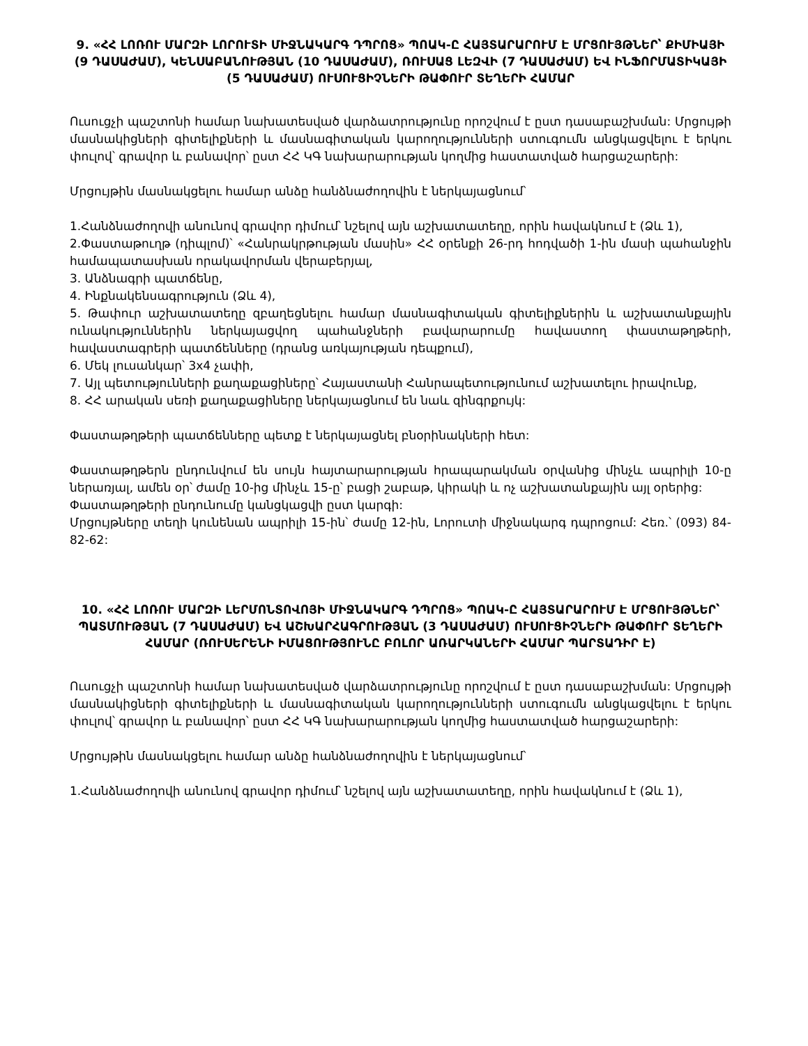9. «ՀՀ ԼՈՌՈՒ ՄԱՐԶԻ ԼՈՐՈՒՏԻ ՄԻՋՆԱԿԱՐԳ ԴՊՐՈՑ» ՊՈԱԿ-Ը ՀԱՅՏԱՐԱՐՈՒՄ Է ՄՐՑՈՒՅԹՆԵՐ՝ ՔԻՄԻԱՅԻ (9 ԴԱՍԱԺԱՄ), ԿԵՆՍԱԲԱՆՈՒԹՅԱՆ (10 ԴԱՍԱԺԱՄ), ՌՈՒՍԱՑ ԼԵԶՎԻ (7 ԴԱՍԱԺԱՄ) ԵՎ ԻՆՖՈՐՄԱՏԻԿԱՅԻ (5 ԴԱՍԱԺԱՄ) ՈՒՍՈՒՑԻՉՆԵՐԻ ԹԱՓՈՒՐ ՏԵՂԵՐԻ ՀԱՄԱՐ
Ուսուցչի պաշտոնի համար նախատեսված վարձատրությունը որոշվում է ըստ դասաբաշխման: Մրցույթի մասնակիցների գիտելիքների և մասնագիտական կարողությունների ստուգումն անցկացվելու է երկու փուլով՝ գրավոր և բանավոր՝ ըստ ՀՀ ԿԳ նախարարության կողմից հաստատված հարցաշարերի:
Մրցույթին մասնակցելու համար անձը հանձնաժողովին է ներկայացնում՝
1.Հանձնաժողովի անունով գրավոր դիմում՝ նշելով այն աշխատատեղը, որին հավակնում է (Ձև 1),
2.Փաստաթուղթ (դիպլոմ)՝ «Հանրակրթության մասին» ՀՀ օրենքի 26-րդ հոդվածի 1-ին մասի պահանջին համապատասխան որակավորման վերաբերյալ,
3. Անձնագրի պատճենը,
4. Ինքնակենսագրություն (Ձև 4),
5. Թափուր աշխատատեղը զբաղեցնելու համար մասնագիտական գիտելիքներին և աշխատանքային ունակություններին ներկայացվող պահանջների բավարարումը հավաստող փաստաթղթերի, հավաստագրերի պատճենները (դրանց առկայության դեպքում),
6. Մեկ լուսանկար՝ 3x4 չափի,
7. Այլ պետությունների քաղաքացիները՝ Հայաստանի Հանրապետությունում աշխատելու իրավունք,
8. ՀՀ արական սեռի քաղաքացիները ներկայացնում են նաև զինգրքույկ:
Փաստաթղթերի պատճենները պետք է ներկայացնել բնօրինակների հետ:
Փաստաթղթերն ընդունվում են սույն հայտարարության հրապարակման օրվանից մինչև ապրիլի 10-ը ներառյալ, ամեն օր՝ ժամը 10-ից մինչև 15-ը՝ բացի շաբաթ, կիրակի և ոչ աշխատանքային այլ օրերից:
Փաստաթղթերի ընդունումը կանցկացվի ըստ կարգի:
Մրցույթները տեղի կունենան ապրիլի 15-ին՝ ժամը 12-ին, Լորուտի միջնակարգ դպրոցում: Հեռ.՝ (093) 84-82-62:
10. «ՀՀ ԼՈՌՈՒ ՄԱՐԶԻ ԼԵՐՄՈՆՏՈՎՈՅԻ ՄԻՋՆԱԿԱՐԳ ԴՊՐՈՑ» ՊՈԱԿ-Ը ՀԱՅՏԱՐԱՐՈՒՄ Է ՄՐՑՈՒՅԹՆԵՐ՝ ՊԱՏՄՈՒԹՅԱՆ (7 ԴԱՍԱԺԱՄ) ԵՎ ԱՇԽԱՐՀԱԳՐՈՒԹՅԱՆ (3 ԴԱՍԱԺԱՄ) ՈՒՍՈՒՑԻՉՆԵՐԻ ԹԱՓՈՒՐ ՏԵՂԵՐԻ ՀԱՄԱՐ (ՌՈՒՍԵՐԵՆԻ ԻՄԱՑՈՒԹՅՈՒՆԸ ԲՈԼՈՐ ԱՌԱՐԿԱՆԵՐԻ ՀԱՄԱՐ ՊԱՐՏԱԴԻՐ Է)
Ուսուցչի պաշտոնի համար նախատեսված վարձատրությունը որոշվում է ըստ դասաբաշխման: Մրցույթի մասնակիցների գիտելիքների և մասնագիտական կարողությունների ստուգումն անցկացվելու է երկու փուլով՝ գրավոր և բանավոր՝ ըստ ՀՀ ԿԳ նախարարության կողմից հաստատված հարցաշարերի:
Մրցույթին մասնակցելու համար անձը հանձնաժողովին է ներկայացնում՝
1.Հանձնաժողովի անունով գրավոր դիմում՝ նշելով այն աշխատատեղը, որին հավակնում է (Ձև 1),